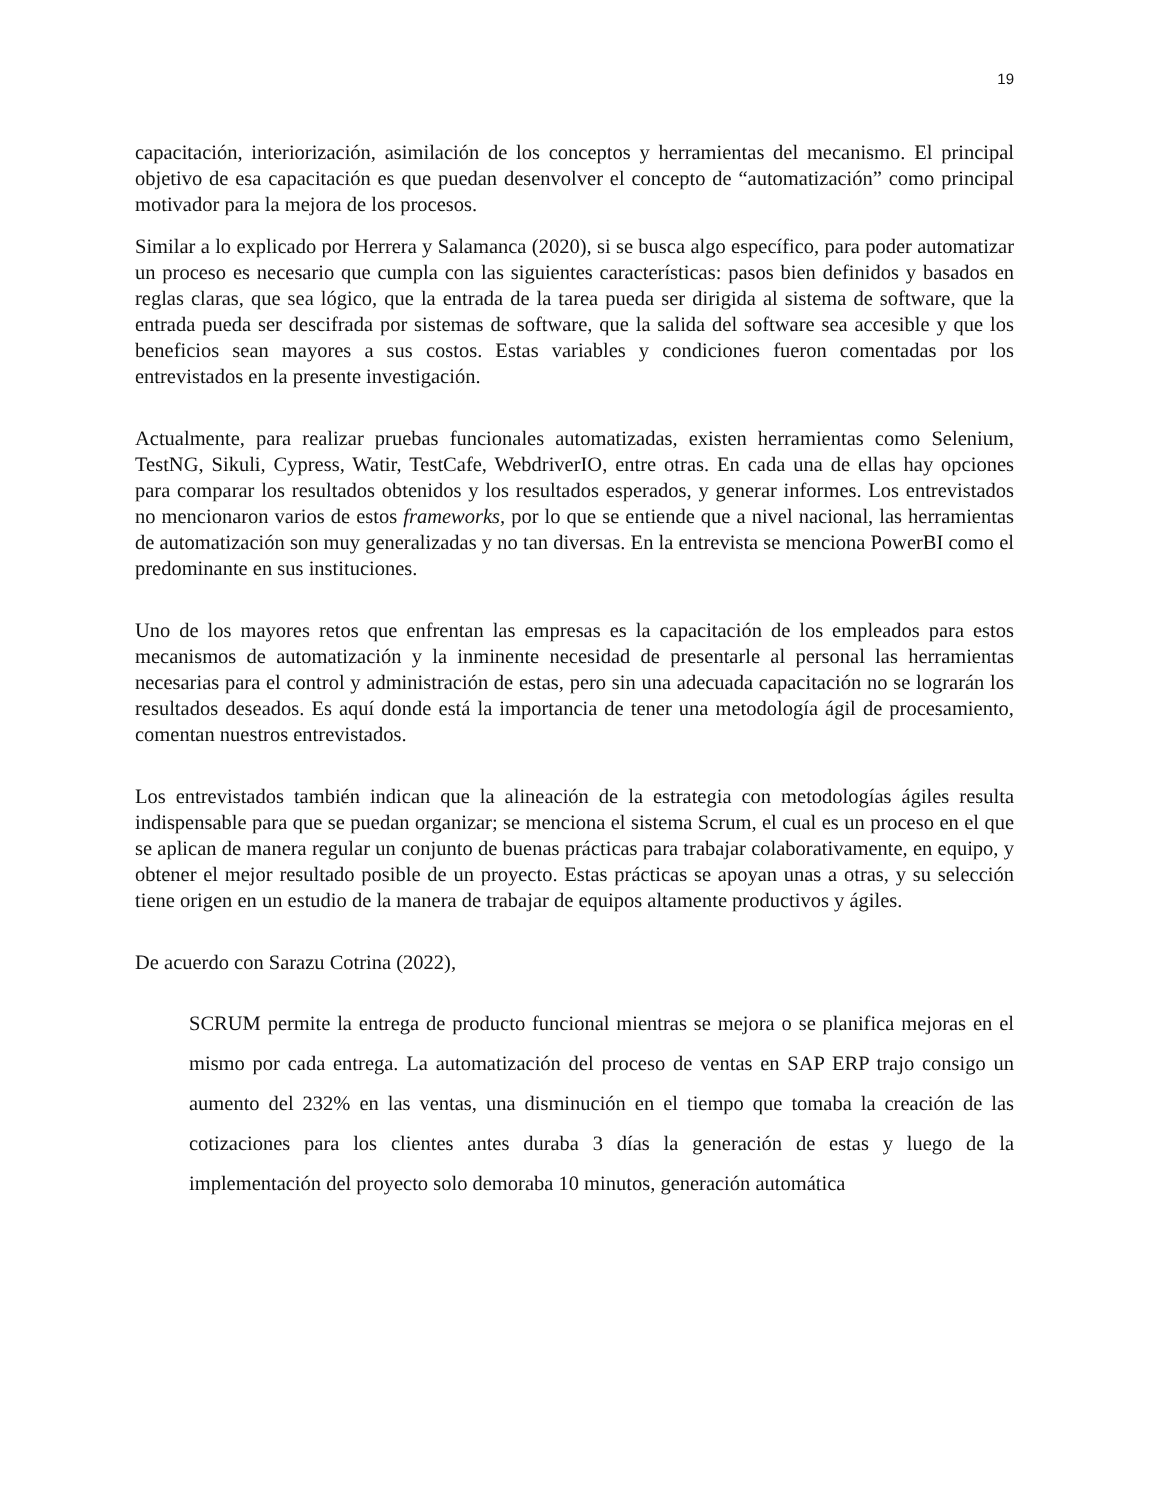19
capacitación, interiorización, asimilación de los conceptos y herramientas del mecanismo. El principal objetivo de esa capacitación es que puedan desenvolver el concepto de “automatización” como principal motivador para la mejora de los procesos.
Similar a lo explicado por Herrera y Salamanca (2020), si se busca algo específico, para poder automatizar un proceso es necesario que cumpla con las siguientes características: pasos bien definidos y basados en reglas claras, que sea lógico, que la entrada de la tarea pueda ser dirigida al sistema de software, que la entrada pueda ser descifrada por sistemas de software, que la salida del software sea accesible y que los beneficios sean mayores a sus costos. Estas variables y condiciones fueron comentadas por los entrevistados en la presente investigación.
Actualmente, para realizar pruebas funcionales automatizadas, existen herramientas como Selenium, TestNG, Sikuli, Cypress, Watir, TestCafe, WebdriverIO, entre otras. En cada una de ellas hay opciones para comparar los resultados obtenidos y los resultados esperados, y generar informes. Los entrevistados no mencionaron varios de estos frameworks, por lo que se entiende que a nivel nacional, las herramientas de automatización son muy generalizadas y no tan diversas. En la entrevista se menciona PowerBI como el predominante en sus instituciones.
Uno de los mayores retos que enfrentan las empresas es la capacitación de los empleados para estos mecanismos de automatización y la inminente necesidad de presentarle al personal las herramientas necesarias para el control y administración de estas, pero sin una adecuada capacitación no se lograrán los resultados deseados. Es aquí donde está la importancia de tener una metodología ágil de procesamiento, comentan nuestros entrevistados.
Los entrevistados también indican que la alineación de la estrategia con metodologías ágiles resulta indispensable para que se puedan organizar; se menciona el sistema Scrum, el cual es un proceso en el que se aplican de manera regular un conjunto de buenas prácticas para trabajar colaborativamente, en equipo, y obtener el mejor resultado posible de un proyecto. Estas prácticas se apoyan unas a otras, y su selección tiene origen en un estudio de la manera de trabajar de equipos altamente productivos y ágiles.
De acuerdo con Sarazu Cotrina (2022),
SCRUM permite la entrega de producto funcional mientras se mejora o se planifica mejoras en el mismo por cada entrega. La automatización del proceso de ventas en SAP ERP trajo consigo un aumento del 232% en las ventas, una disminución en el tiempo que tomaba la creación de las cotizaciones para los clientes antes duraba 3 días la generación de estas y luego de la implementación del proyecto solo demoraba 10 minutos, generación automática